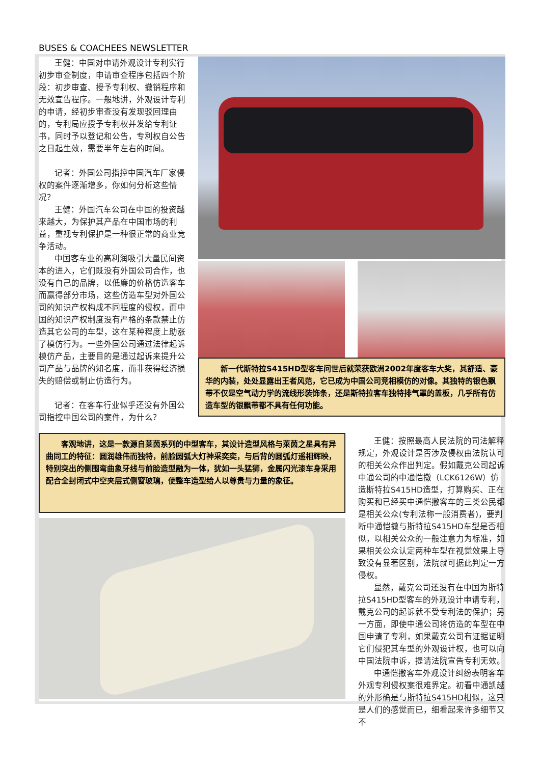BUSES & COACHEES NEWSLETTER
王健：中国对申请外观设计专利实行初步审查制度，申请审查程序包括四个阶段：初步审查、授予专利权、撤销程序和无效宣告程序。一般地讲，外观设计专利的申请，经初步审查没有发现驳回理由的，专利局应授予专利权并发给专利证书，同时予以登记和公告，专利权自公告之日起生效，需要半年左右的时间。
记者：外国公司指控中国汽车厂家侵权的案件逐渐增多，你如何分析这些情况？
王健：外国汽车公司在中国的投资越来越大，为保护其产品在中国市场的利益，重视专利保护是一种很正常的商业竞争活动。
中国客车业的高利润吸引大量民间资本的进入，它们既没有外国公司合作，也没有自己的品牌，以低廉的价格仿造客车而赢得部分市场，这些仿造车型对外国公司的知识产权构成不同程度的侵权，而中国的知识产权制度没有严格的条款禁止仿造其它公司的车型，这在某种程度上助涨了模仿行为。一些外国公司通过法律起诉模仿产品，主要目的是通过起诉来提升公司产品与品牌的知名度，而非获得经济损失的赔偿或制止仿造行为。
记者：在客车行业似乎还没有外国公司指控中国公司的案件，为什么？
新一代斯特拉S415HD型客车问世后就荣获欧洲2002年度客车大奖，其舒适、豪华的内装，处处显露出王者风范，它已成为中国公司竞相模仿的对像。其独特的银色飘带不仅是空气动力学的流线形装饰条，还是斯特拉客车独特排气罩的盖板，几乎所有仿造车型的银飘带都不具有任何功能。
客观地讲，这是一款源自莱茵系列的中型客车，其设计造型风格与莱茵之星具有异曲同工的特征：圆润雄伟而独特，前脸圆弧大灯神采奕奕，与后背的圆弧灯遥相辉映，特别突出的侧围弯曲象牙线与前脸造型融为一体，犹如一头猛狮，金属闪光漆车身采用配合全封闭式中空夹层式侧窗玻璃，使整车造型给人以尊贵与力量的象征。
王健：按照最高人民法院的司法解释规定，外观设计是否涉及侵权由法院认可的相关公众作出判定。假如戴克公司起诉中通公司的中通恺撒（LCK6126W）仿造斯特拉S415HD造型，打算购买、正在购买和已经买中通恺撒客车的三类公民都是相关公众(专利法称一般消费者)，要判断中通恺撒与斯特拉S415HD车型是否相似，以相关公众的一般注意力为标准，如果相关公众认定两种车型在视觉效果上导致没有显著区别，法院就可据此判定一方侵权。
显然，戴克公司还没有在中国为斯特拉S415HD型客车的外观设计申请专利，戴克公司的起诉就不受专利法的保护；另一方面，即使中通公司将仿造的车型在中国申请了专利，如果戴克公司有证据证明它们侵犯其车型的外观设计权，也可以向中国法院申诉，提请法院宣告专利无效。
中通恺撒客车外观设计纠纷表明客车外观专利侵权案很难界定。初看中通凯越的外形确是与斯特拉S415HD相似，这只是人们的感觉而已，细看起来许多细节又不